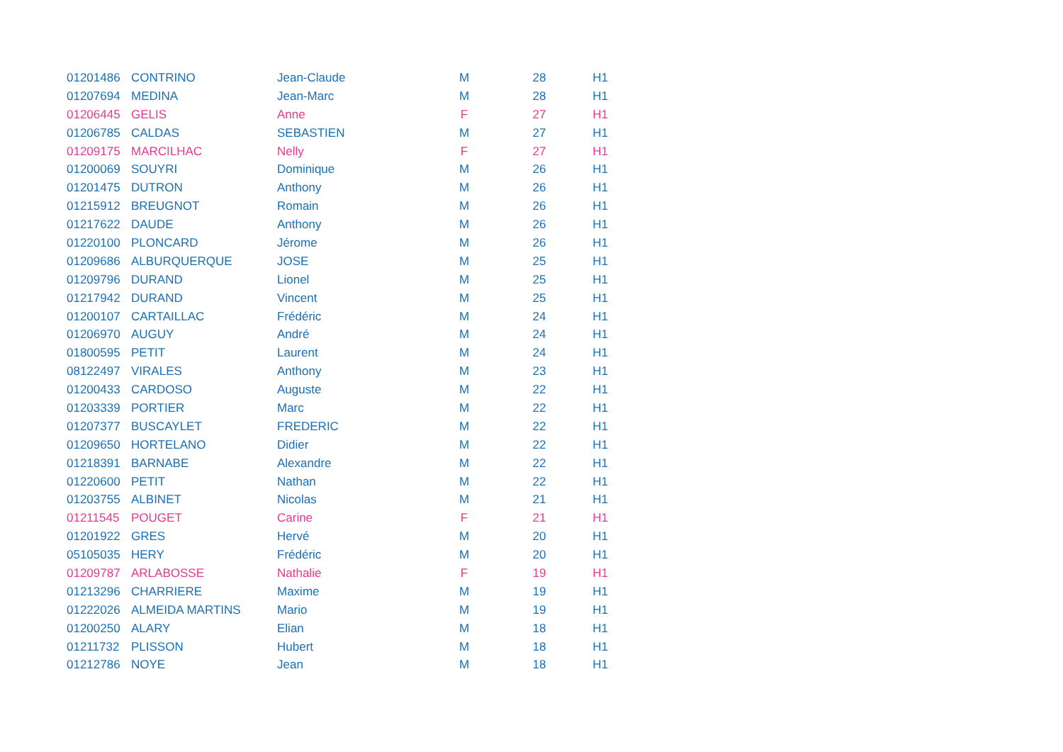| 01201486 | CONTRINO | Jean-Claude | M | 28 | H1 |
| 01207694 | MEDINA | Jean-Marc | M | 28 | H1 |
| 01206445 | GELIS | Anne | F | 27 | H1 |
| 01206785 | CALDAS | SEBASTIEN | M | 27 | H1 |
| 01209175 | MARCILHAC | Nelly | F | 27 | H1 |
| 01200069 | SOUYRI | Dominique | M | 26 | H1 |
| 01201475 | DUTRON | Anthony | M | 26 | H1 |
| 01215912 | BREUGNOT | Romain | M | 26 | H1 |
| 01217622 | DAUDE | Anthony | M | 26 | H1 |
| 01220100 | PLONCARD | Jérome | M | 26 | H1 |
| 01209686 | ALBURQUERQUE | JOSE | M | 25 | H1 |
| 01209796 | DURAND | Lionel | M | 25 | H1 |
| 01217942 | DURAND | Vincent | M | 25 | H1 |
| 01200107 | CARTAILLAC | Frédéric | M | 24 | H1 |
| 01206970 | AUGUY | André | M | 24 | H1 |
| 01800595 | PETIT | Laurent | M | 24 | H1 |
| 08122497 | VIRALES | Anthony | M | 23 | H1 |
| 01200433 | CARDOSO | Auguste | M | 22 | H1 |
| 01203339 | PORTIER | Marc | M | 22 | H1 |
| 01207377 | BUSCAYLET | FREDERIC | M | 22 | H1 |
| 01209650 | HORTELANO | Didier | M | 22 | H1 |
| 01218391 | BARNABE | Alexandre | M | 22 | H1 |
| 01220600 | PETIT | Nathan | M | 22 | H1 |
| 01203755 | ALBINET | Nicolas | M | 21 | H1 |
| 01211545 | POUGET | Carine | F | 21 | H1 |
| 01201922 | GRES | Hervé | M | 20 | H1 |
| 05105035 | HERY | Frédéric | M | 20 | H1 |
| 01209787 | ARLABOSSE | Nathalie | F | 19 | H1 |
| 01213296 | CHARRIERE | Maxime | M | 19 | H1 |
| 01222026 | ALMEIDA MARTINS | Mario | M | 19 | H1 |
| 01200250 | ALARY | Elian | M | 18 | H1 |
| 01211732 | PLISSON | Hubert | M | 18 | H1 |
| 01212786 | NOYE | Jean | M | 18 | H1 |